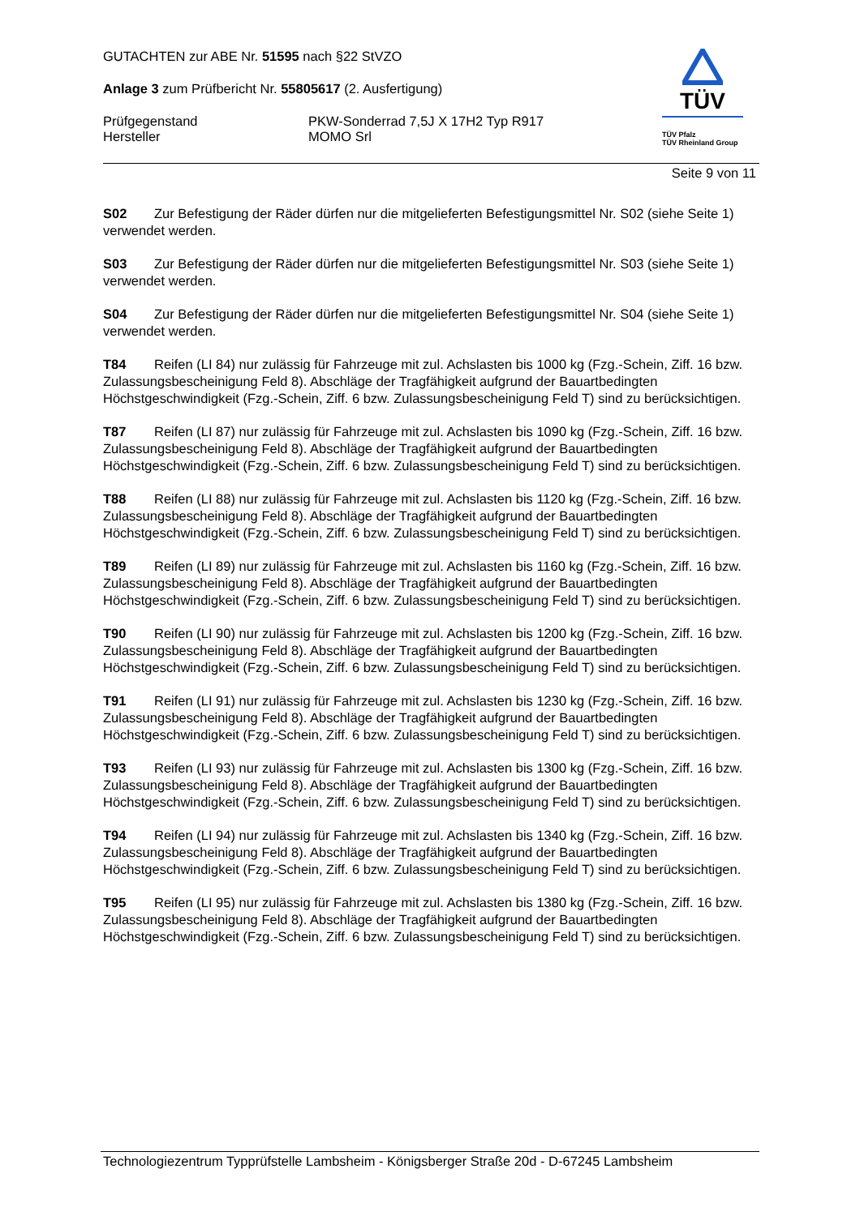GUTACHTEN zur ABE Nr. 51595 nach §22 StVZO
Anlage 3 zum Prüfbericht Nr. 55805617 (2. Ausfertigung)
Prüfgegenstand
Hersteller
PKW-Sonderrad 7,5J X 17H2 Typ R917
MOMO Srl
TÜV
TÜV Pfalz
TÜV Rheinland Group
Seite 9 von 11
S02 Zur Befestigung der Räder dürfen nur die mitgelieferten Befestigungsmittel Nr. S02 (siehe Seite 1) verwendet werden.
S03 Zur Befestigung der Räder dürfen nur die mitgelieferten Befestigungsmittel Nr. S03 (siehe Seite 1) verwendet werden.
S04 Zur Befestigung der Räder dürfen nur die mitgelieferten Befestigungsmittel Nr. S04 (siehe Seite 1) verwendet werden.
T84 Reifen (LI 84) nur zulässig für Fahrzeuge mit zul. Achslasten bis 1000 kg (Fzg.-Schein, Ziff. 16 bzw. Zulassungsbescheinigung Feld 8). Abschläge der Tragfähigkeit aufgrund der Bauartbedingten Höchstgeschwindigkeit (Fzg.-Schein, Ziff. 6 bzw. Zulassungsbescheinigung Feld T) sind zu berücksichtigen.
T87 Reifen (LI 87) nur zulässig für Fahrzeuge mit zul. Achslasten bis 1090 kg (Fzg.-Schein, Ziff. 16 bzw. Zulassungsbescheinigung Feld 8). Abschläge der Tragfähigkeit aufgrund der Bauartbedingten Höchstgeschwindigkeit (Fzg.-Schein, Ziff. 6 bzw. Zulassungsbescheinigung Feld T) sind zu berücksichtigen.
T88 Reifen (LI 88) nur zulässig für Fahrzeuge mit zul. Achslasten bis 1120 kg (Fzg.-Schein, Ziff. 16 bzw. Zulassungsbescheinigung Feld 8). Abschläge der Tragfähigkeit aufgrund der Bauartbedingten Höchstgeschwindigkeit (Fzg.-Schein, Ziff. 6 bzw. Zulassungsbescheinigung Feld T) sind zu berücksichtigen.
T89 Reifen (LI 89) nur zulässig für Fahrzeuge mit zul. Achslasten bis 1160 kg (Fzg.-Schein, Ziff. 16 bzw. Zulassungsbescheinigung Feld 8). Abschläge der Tragfähigkeit aufgrund der Bauartbedingten Höchstgeschwindigkeit (Fzg.-Schein, Ziff. 6 bzw. Zulassungsbescheinigung Feld T) sind zu berücksichtigen.
T90 Reifen (LI 90) nur zulässig für Fahrzeuge mit zul. Achslasten bis 1200 kg (Fzg.-Schein, Ziff. 16 bzw. Zulassungsbescheinigung Feld 8). Abschläge der Tragfähigkeit aufgrund der Bauartbedingten Höchstgeschwindigkeit (Fzg.-Schein, Ziff. 6 bzw. Zulassungsbescheinigung Feld T) sind zu berücksichtigen.
T91 Reifen (LI 91) nur zulässig für Fahrzeuge mit zul. Achslasten bis 1230 kg (Fzg.-Schein, Ziff. 16 bzw. Zulassungsbescheinigung Feld 8). Abschläge der Tragfähigkeit aufgrund der Bauartbedingten Höchstgeschwindigkeit (Fzg.-Schein, Ziff. 6 bzw. Zulassungsbescheinigung Feld T) sind zu berücksichtigen.
T93 Reifen (LI 93) nur zulässig für Fahrzeuge mit zul. Achslasten bis 1300 kg (Fzg.-Schein, Ziff. 16 bzw. Zulassungsbescheinigung Feld 8). Abschläge der Tragfähigkeit aufgrund der Bauartbedingten Höchstgeschwindigkeit (Fzg.-Schein, Ziff. 6 bzw. Zulassungsbescheinigung Feld T) sind zu berücksichtigen.
T94 Reifen (LI 94) nur zulässig für Fahrzeuge mit zul. Achslasten bis 1340 kg (Fzg.-Schein, Ziff. 16 bzw. Zulassungsbescheinigung Feld 8). Abschläge der Tragfähigkeit aufgrund der Bauartbedingten Höchstgeschwindigkeit (Fzg.-Schein, Ziff. 6 bzw. Zulassungsbescheinigung Feld T) sind zu berücksichtigen.
T95 Reifen (LI 95) nur zulässig für Fahrzeuge mit zul. Achslasten bis 1380 kg (Fzg.-Schein, Ziff. 16 bzw. Zulassungsbescheinigung Feld 8). Abschläge der Tragfähigkeit aufgrund der Bauartbedingten Höchstgeschwindigkeit (Fzg.-Schein, Ziff. 6 bzw. Zulassungsbescheinigung Feld T) sind zu berücksichtigen.
Technologiezentrum Typprüfstelle Lambsheim - Königsberger Straße 20d - D-67245 Lambsheim